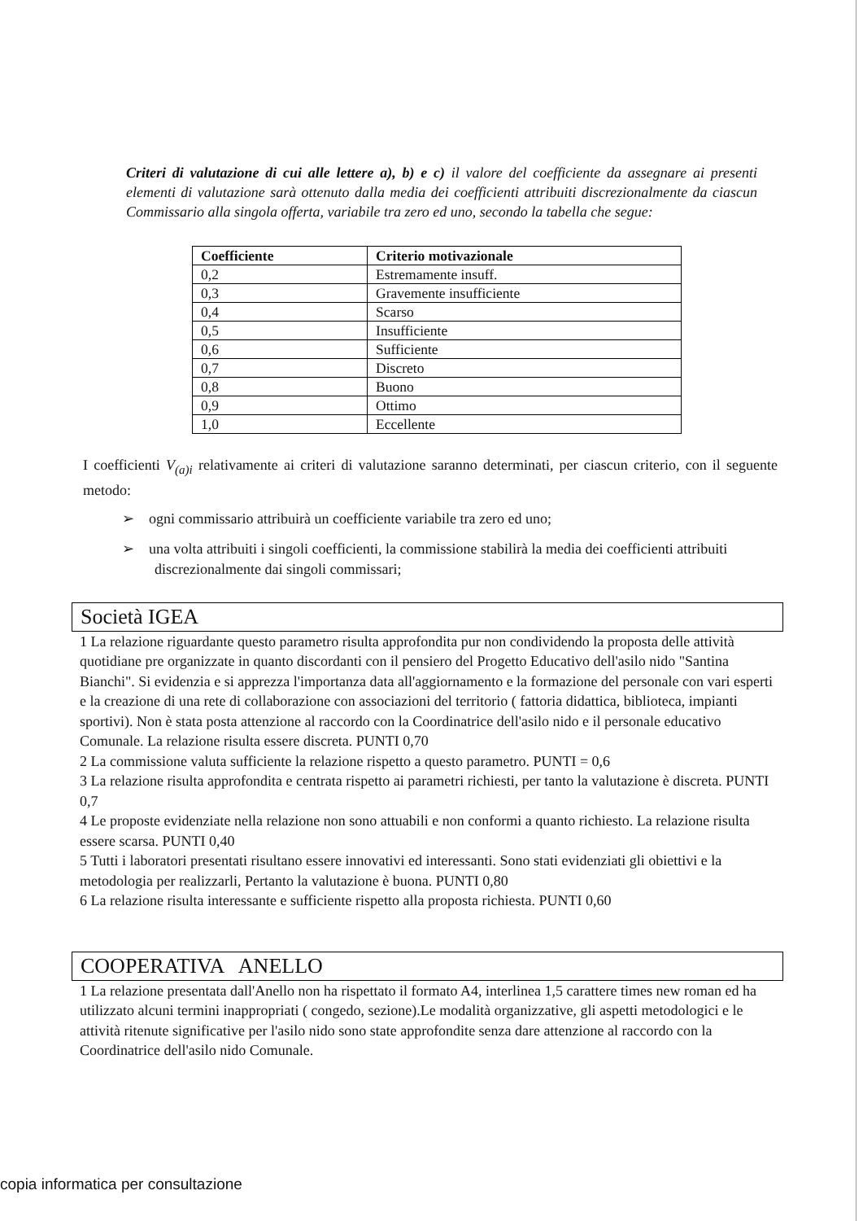Criteri di valutazione di cui alle lettere a), b) e c) il valore del coefficiente da assegnare ai presenti elementi di valutazione sarà ottenuto dalla media dei coefficienti attribuiti discrezionalmente da ciascun Commissario alla singola offerta, variabile tra zero ed uno, secondo la tabella che segue:
| Coefficiente | Criterio motivazionale |
| --- | --- |
| 0,2 | Estremamente insuff. |
| 0,3 | Gravemente insufficiente |
| 0,4 | Scarso |
| 0,5 | Insufficiente |
| 0,6 | Sufficiente |
| 0,7 | Discreto |
| 0,8 | Buono |
| 0,9 | Ottimo |
| 1,0 | Eccellente |
I coefficienti V<sub>(a)i</sub> relativamente ai criteri di valutazione saranno determinati, per ciascun criterio, con il seguente metodo:
➢ ogni commissario attribuirà un coefficiente variabile tra zero ed uno;
➢ una volta attribuiti i singoli coefficienti, la commissione stabilirà la media dei coefficienti attribuiti discrezionalmente dai singoli commissari;
Società IGEA
1 La relazione riguardante questo parametro risulta approfondita pur non condividendo la proposta delle attività quotidiane pre organizzate in quanto discordanti con il pensiero del Progetto Educativo dell'asilo nido "Santina Bianchi". Si evidenzia e si apprezza l'importanza data all'aggiornamento e la formazione del personale con vari esperti e la creazione di una rete di collaborazione con associazioni del territorio ( fattoria didattica, biblioteca, impianti sportivi). Non è stata posta attenzione al raccordo con la Coordinatrice dell'asilo nido e il personale educativo Comunale. La relazione risulta essere discreta. PUNTI 0,70
2 La commissione valuta sufficiente la relazione rispetto a questo parametro. PUNTI = 0,6
3 La relazione risulta approfondita e centrata rispetto ai parametri richiesti, per tanto la valutazione è discreta. PUNTI 0,7
4 Le proposte evidenziate nella relazione non sono attuabili e non conformi a quanto richiesto. La relazione risulta essere scarsa. PUNTI 0,40
5 Tutti i laboratori presentati risultano essere innovativi ed interessanti. Sono stati evidenziati gli obiettivi e la metodologia per realizzarli, Pertanto la valutazione è buona. PUNTI 0,80
6 La relazione risulta interessante e sufficiente rispetto alla proposta richiesta. PUNTI 0,60
COOPERATIVA ANELLO
1 La relazione presentata dall'Anello non ha rispettato il formato A4, interlinea 1,5 carattere times new roman ed ha utilizzato alcuni termini inappropriati ( congedo, sezione).Le modalità organizzative, gli aspetti metodologici e le attività ritenute significative per l'asilo nido sono state approfondite senza dare attenzione al raccordo con la Coordinatrice dell'asilo nido Comunale.
copia informatica per consultazione